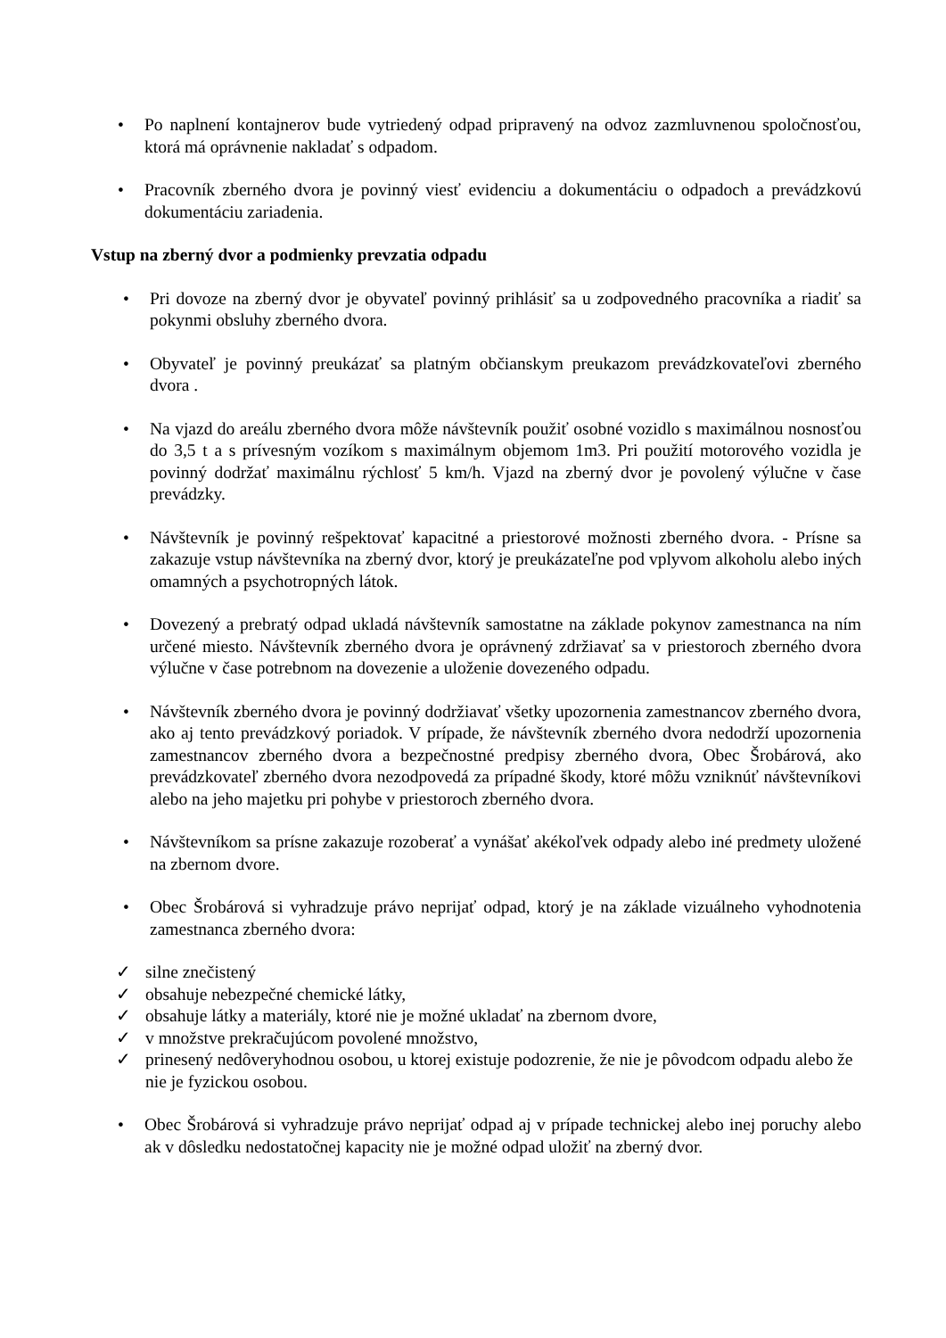• Po naplnení kontajnerov bude vytriedený odpad pripravený na odvoz zazmluvnenou spoločnosťou, ktorá má oprávnenie nakladať s odpadom.
• Pracovník zberného dvora je povinný viesť evidenciu a dokumentáciu o odpadoch a prevádzkovú dokumentáciu zariadenia.
Vstup na zberný dvor a podmienky prevzatia odpadu
• Pri dovoze na zberný dvor je obyvateľ povinný prihlásiť sa u zodpovedného pracovníka a riadiť sa pokynmi obsluhy zberného dvora.
• Obyvateľ je povinný preukázať sa platným občianskym preukazom prevádzkovateľovi zberného dvora .
• Na vjazd do areálu zberného dvora môže návštevník použiť osobné vozidlo s maximálnou nosnosťou do 3,5 t a s prívesným vozíkom s maximálnym objemom 1m3. Pri použití motorového vozidla je povinný dodržať maximálnu rýchlosť 5 km/h. Vjazd na zberný dvor je povolený výlučne v čase prevádzky.
• Návštevník je povinný rešpektovať kapacitné a priestorové možnosti zberného dvora. - Prísne sa zakazuje vstup návštevníka na zberný dvor, ktorý je preukázateľne pod vplyvom alkoholu alebo iných omamných a psychotropných látok.
• Dovezený a prebratý odpad ukladá návštevník samostatne na základe pokynov zamestnanca na ním určené miesto. Návštevník zberného dvora je oprávnený zdržiavať sa v priestoroch zberného dvora výlučne v čase potrebnom na dovezenie a uloženie dovezeného odpadu.
• Návštevník zberného dvora je povinný dodržiavať všetky upozornenia zamestnancov zberného dvora, ako aj tento prevádzkový poriadok. V prípade, že návštevník zberného dvora nedodrží upozornenia zamestnancov zberného dvora a bezpečnostné predpisy zberného dvora, Obec Šrobárová, ako prevádzkovateľ zberného dvora nezodpovedá za prípadné škody, ktoré môžu vzniknúť návštevníkovi alebo na jeho majetku pri pohybe v priestoroch zberného dvora.
• Návštevníkom sa prísne zakazuje rozoberať a vynášať akékoľvek odpady alebo iné predmety uložené na zbernom dvore.
• Obec Šrobárová si vyhradzuje právo neprijať odpad, ktorý je na základe vizuálneho vyhodnotenia zamestnanca zberného dvora:
✓ silne znečistený
✓ obsahuje nebezpečné chemické látky,
✓ obsahuje látky a materiály, ktoré nie je možné ukladať na zbernom dvore,
✓ v množstve prekračujúcom povolené množstvo,
✓ prinesený nedôveryhodnou osobou, u ktorej existuje podozrenie, že nie je pôvodcom odpadu alebo že nie je fyzickou osobou.
• Obec Šrobárová si vyhradzuje právo neprijať odpad aj v prípade technickej alebo inej poruchy alebo ak v dôsledku nedostatočnej kapacity nie je možné odpad uložiť na zberný dvor.